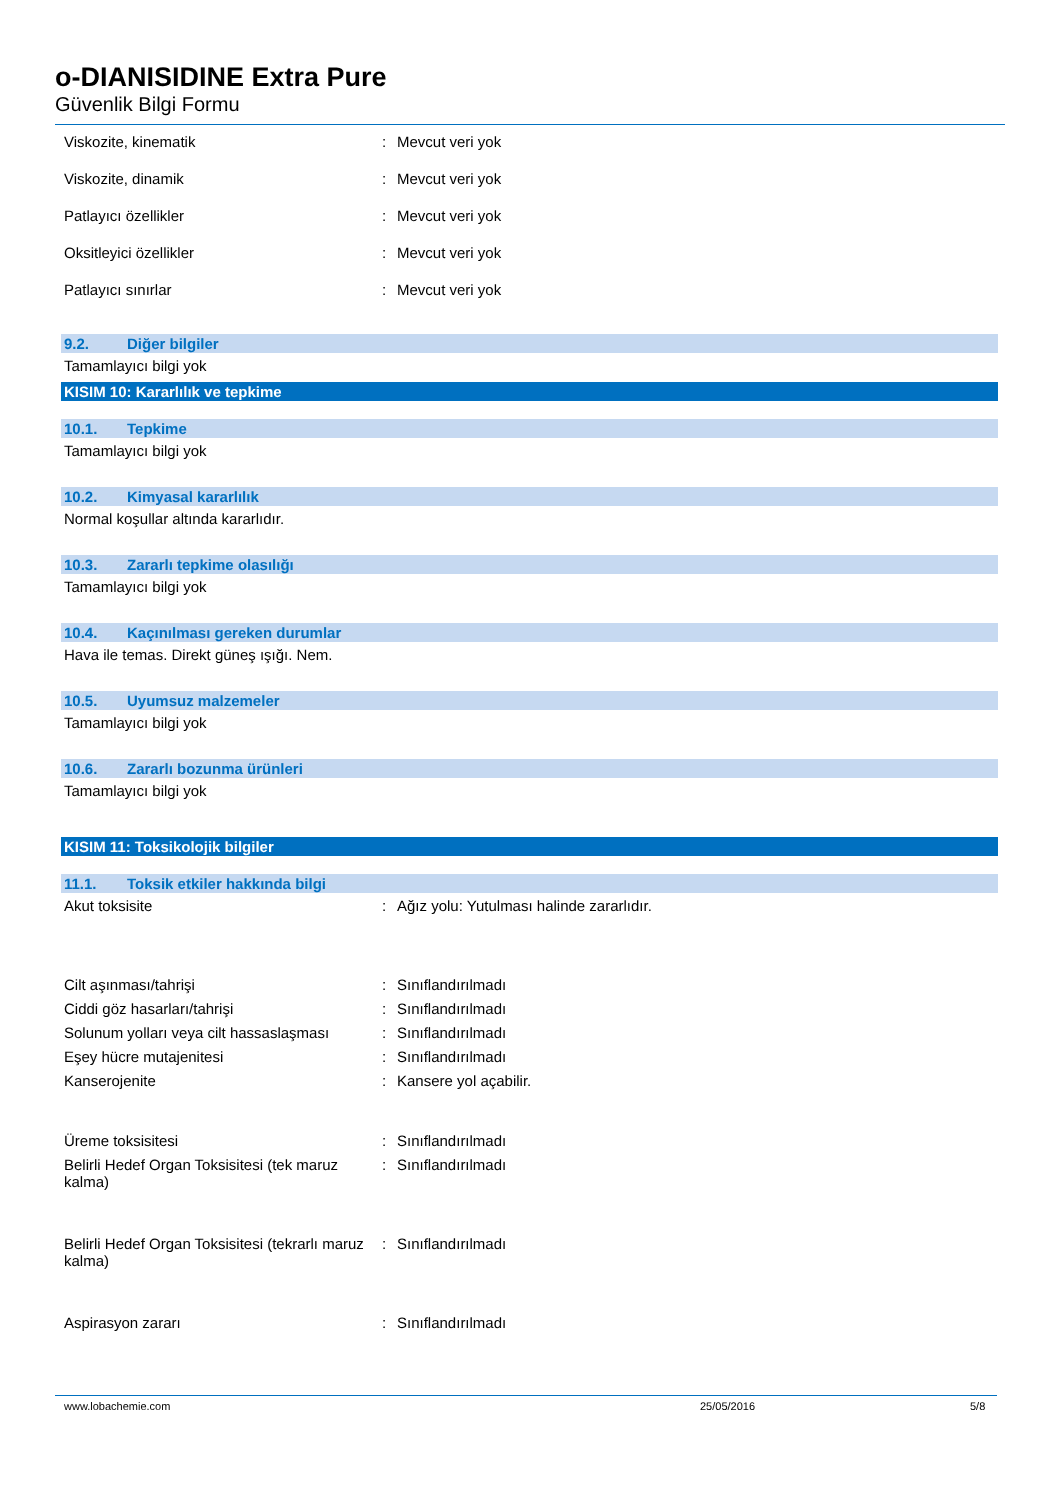o-DIANISIDINE Extra Pure
Güvenlik Bilgi Formu
Viskozite, kinematik : Mevcut veri yok
Viskozite, dinamik : Mevcut veri yok
Patlayıcı özellikler : Mevcut veri yok
Oksitleyici özellikler : Mevcut veri yok
Patlayıcı sınırlar : Mevcut veri yok
9.2. Diğer bilgiler
Tamamlayıcı bilgi yok
KISIM 10: Kararlılık ve tepkime
10.1. Tepkime
Tamamlayıcı bilgi yok
10.2. Kimyasal kararlılık
Normal koşullar altında kararlıdır.
10.3. Zararlı tepkime olasılığı
Tamamlayıcı bilgi yok
10.4. Kaçınılması gereken durumlar
Hava ile temas. Direkt güneş ışığı. Nem.
10.5. Uyumsuz malzemeler
Tamamlayıcı bilgi yok
10.6. Zararlı bozunma ürünleri
Tamamlayıcı bilgi yok
KISIM 11: Toksikolojik bilgiler
11.1. Toksik etkiler hakkında bilgi
Akut toksisite : Ağız yolu: Yutulması halinde zararlıdır.
Cilt aşınması/tahrişi : Sınıflandırılmadı
Ciddi göz hasarları/tahrişi : Sınıflandırılmadı
Solunum yolları veya cilt hassaslaşması
: Sınıflandırılmadı
Eşey hücre mutajenitesi : Sınıflandırılmadı
Kanserojenite : Kansere yol açabilir.
Üreme toksisitesi : Sınıflandırılmadı
Belirli Hedef Organ Toksisitesi (tek maruz kalma)
: Sınıflandırılmadı
Belirli Hedef Organ Toksisitesi (tekrarlı maruz kalma)
: Sınıflandırılmadı
Aspirasyon zararı : Sınıflandırılmadı
www.lobachemie.com 25/05/2016 5/8